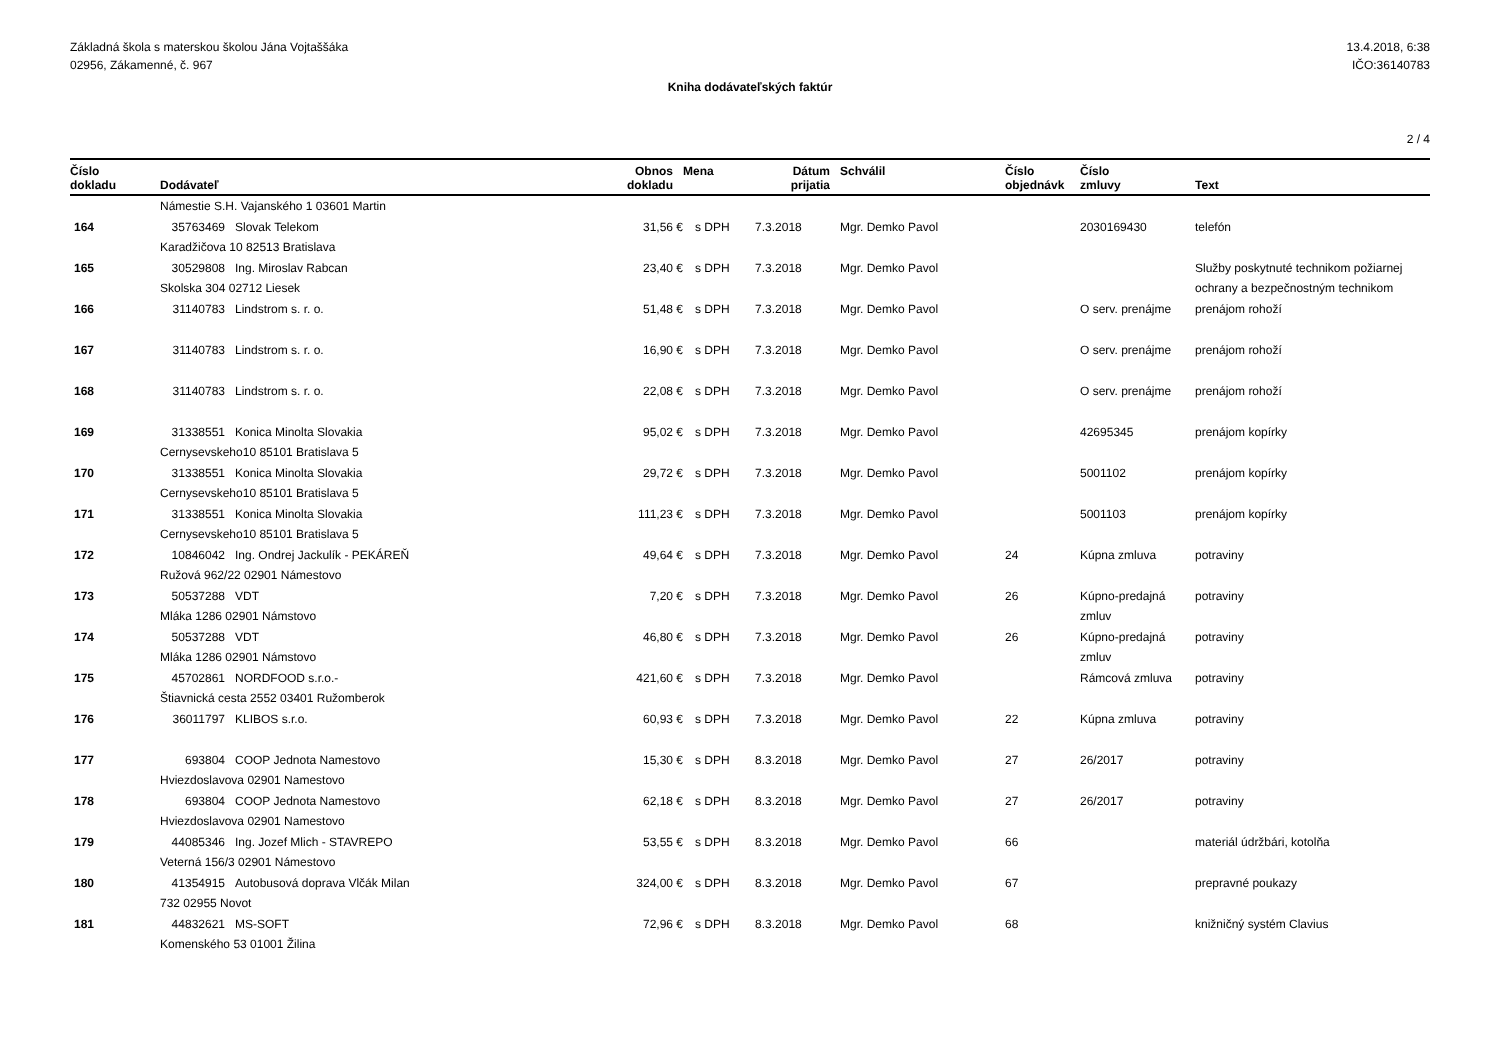Základná škola s materskou školou Jána Vojtaššáka
02956, Zákamenné, č. 967
13.4.2018, 6:38
IČO:36140783
Kniha dodávateľských faktúr
2 / 4
| Číslo dokladu | Dodávateľ | | Obnos dokladu | Mena | | Dátum prijatia | Schválil | Číslo objednávk | Číslo zmluvy | Text |
| --- | --- | --- | --- | --- | --- | --- | --- | --- | --- | --- |
| | Námestie S.H. Vajanského 1 03601 Martin | | | | | | | | | |
| 164 | 35763469 | Slovak Telekom | 31,56 | € | s DPH | 7.3.2018 | Mgr. Demko Pavol | | 2030169430 | telefón |
| | Karadžičova 10 82513 Bratislava | | | | | | | | | |
| 165 | 30529808 | Ing. Miroslav Rabcan | 23,40 | € | s DPH | 7.3.2018 | Mgr. Demko Pavol | | | Služby poskytnuté technikom požiarnej |
| | Skolska 304 02712 Liesek | | | | | | | | | ochrany a bezpečnostným technikom |
| 166 | 31140783 | Lindstrom s. r. o. | 51,48 | € | s DPH | 7.3.2018 | Mgr. Demko Pavol | | O serv. prenájme | prenájom rohoží |
| 167 | 31140783 | Lindstrom s. r. o. | 16,90 | € | s DPH | 7.3.2018 | Mgr. Demko Pavol | | O serv. prenájme | prenájom rohoží |
| 168 | 31140783 | Lindstrom s. r. o. | 22,08 | € | s DPH | 7.3.2018 | Mgr. Demko Pavol | | O serv. prenájme | prenájom rohoží |
| 169 | 31338551 | Konica Minolta Slovakia | 95,02 | € | s DPH | 7.3.2018 | Mgr. Demko Pavol | | 42695345 | prenájom kopírky |
| | Cernysevskeho10 85101 Bratislava 5 | | | | | | | | | |
| 170 | 31338551 | Konica Minolta Slovakia | 29,72 | € | s DPH | 7.3.2018 | Mgr. Demko Pavol | | 5001102 | prenájom kopírky |
| | Cernysevskeho10 85101 Bratislava 5 | | | | | | | | | |
| 171 | 31338551 | Konica Minolta Slovakia | 111,23 | € | s DPH | 7.3.2018 | Mgr. Demko Pavol | | 5001103 | prenájom kopírky |
| | Cernysevskeho10 85101 Bratislava 5 | | | | | | | | | |
| 172 | 10846042 | Ing. Ondrej Jackulík - PEKÁREŇ | 49,64 | € | s DPH | 7.3.2018 | Mgr. Demko Pavol | 24 | Kúpna zmluva | potraviny |
| | Ružová 962/22 02901 Námestovo | | | | | | | | | |
| 173 | 50537288 | VDT | 7,20 | € | s DPH | 7.3.2018 | Mgr. Demko Pavol | 26 | Kúpno-predajná | potraviny |
| | Mláka 1286 02901 Námstovo | | | | | | | | zmluv | |
| 174 | 50537288 | VDT | 46,80 | € | s DPH | 7.3.2018 | Mgr. Demko Pavol | 26 | Kúpno-predajná | potraviny |
| | Mláka 1286 02901 Námstovo | | | | | | | | zmluv | |
| 175 | 45702861 | NORDFOOD s.r.o.- | 421,60 | € | s DPH | 7.3.2018 | Mgr. Demko Pavol | | Rámcová zmluva | potraviny |
| | Štiavnická cesta 2552 03401 Ružomberok | | | | | | | | | |
| 176 | 36011797 | KLIBOS s.r.o. | 60,93 | € | s DPH | 7.3.2018 | Mgr. Demko Pavol | 22 | Kúpna zmluva | potraviny |
| 177 | 693804 | COOP Jednota Namestovo | 15,30 | € | s DPH | 8.3.2018 | Mgr. Demko Pavol | 27 | 26/2017 | potraviny |
| | Hviezdoslavova 02901 Namestovo | | | | | | | | | |
| 178 | 693804 | COOP Jednota Namestovo | 62,18 | € | s DPH | 8.3.2018 | Mgr. Demko Pavol | 27 | 26/2017 | potraviny |
| | Hviezdoslavova 02901 Namestovo | | | | | | | | | |
| 179 | 44085346 | Ing. Jozef Mlich - STAVREPO | 53,55 | € | s DPH | 8.3.2018 | Mgr. Demko Pavol | 66 | | materiál údržbári, kotolňa |
| | Veterná 156/3 02901 Námestovo | | | | | | | | | |
| 180 | 41354915 | Autobusová doprava Vlčák Milan | 324,00 | € | s DPH | 8.3.2018 | Mgr. Demko Pavol | 67 | | prepravné poukazy |
| | 732 02955 Novot | | | | | | | | | |
| 181 | 44832621 | MS-SOFT | 72,96 | € | s DPH | 8.3.2018 | Mgr. Demko Pavol | 68 | | knižničný systém Clavius |
| | Komenského 53 01001 Žilina | | | | | | | | | |